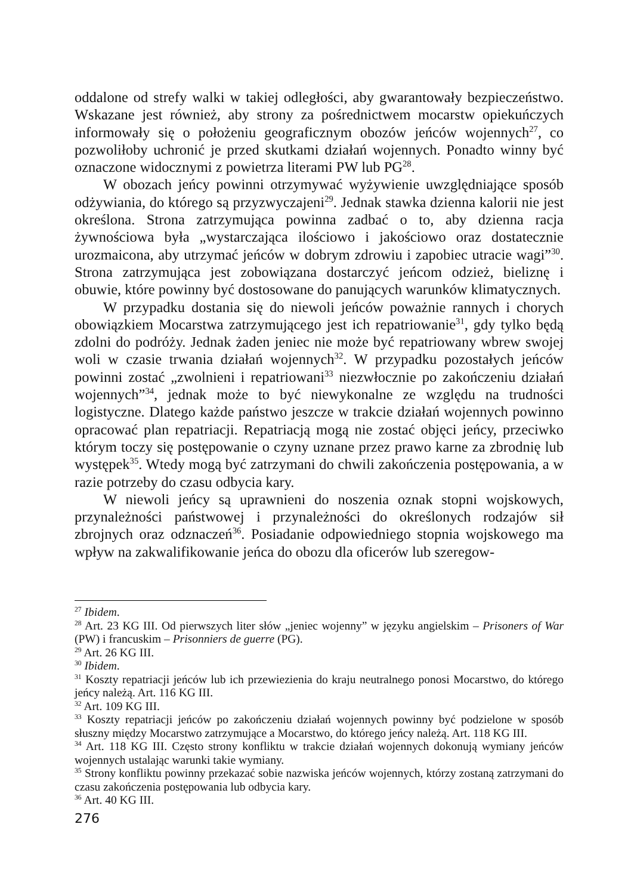oddalone od strefy walki w takiej odległości, aby gwarantowały bezpieczeństwo. Wskazane jest również, aby strony za pośrednictwem mocarstw opiekuńczych informowały się o położeniu geograficznym obozów jeńców wojennych<sup>27</sup>, co pozwoliłoby uchronić je przed skutkami działań wojennych. Ponadto winny być oznaczone widocznymi z powietrza literami PW lub PG<sup>28</sup>.
W obozach jeńcy powinni otrzymywać wyżywienie uwzględniające sposób odżywiania, do którego są przyzwyczajeni<sup>29</sup>. Jednak stawka dzienna kalorii nie jest określona. Strona zatrzymująca powinna zadbać o to, aby dzienna racja żywnościowa była „wystarczająca ilościowo i jakościowo oraz dostatecznie urozmaicona, aby utrzymać jeńców w dobrym zdrowiu i zapobiec utracie wagi”<sup>30</sup>. Strona zatrzymująca jest zobowiązana dostarczyć jeńcom odzież, bieliznę i obuwie, które powinny być dostosowane do panujących warunków klimatycznych.
W przypadku dostania się do niewoli jeńców poważnie rannych i chorych obowiązkiem Mocarstwa zatrzymującego jest ich repatriowanie<sup>31</sup>, gdy tylko będą zdolni do podróży. Jednak żaden jeniec nie może być repatriowany wbrew swojej woli w czasie trwania działań wojennych<sup>32</sup>. W przypadku pozostałych jeńców powinni zostać „zwolnieni i repatriowani<sup>33</sup> niezwłocznie po zakończeniu działań wojennych”<sup>34</sup>, jednak może to być niewykonalne ze względu na trudności logistyczne. Dlatego każde państwo jeszcze w trakcie działań wojennych powinno opracować plan repatriacji. Repatriacją mogą nie zostać objęci jeńcy, przeciwko którym toczy się postępowanie o czyny uznane przez prawo karne za zbrodnię lub występek<sup>35</sup>. Wtedy mogą być zatrzymani do chwili zakończenia postępowania, a w razie potrzeby do czasu odbycia kary.
W niewoli jeńcy są uprawnieni do noszenia oznak stopni wojskowych, przynależności państwowej i przynależności do określonych rodzajów sił zbrojnych oraz odznaczeń<sup>36</sup>. Posiadanie odpowiedniego stopnia wojskowego ma wpływ na zakwalifikowanie jeńca do obozu dla oficerów lub szeregow-
<sup>27</sup> Ibidem.
<sup>28</sup> Art. 23 KG III. Od pierwszych liter słów „jeniec wojenny” w języku angielskim – Prisoners of War (PW) i francuskim – Prisonniers de guerre (PG).
<sup>29</sup> Art. 26 KG III.
<sup>30</sup> Ibidem.
<sup>31</sup> Koszty repatriacji jeńców lub ich przewiezienia do kraju neutralnego ponosi Mocarstwo, do którego jeńcy należą. Art. 116 KG III.
<sup>32</sup> Art. 109 KG III.
<sup>33</sup> Koszty repatriacji jeńców po zakończeniu działań wojennych powinny być podzielone w sposób słuszny między Mocarstwo zatrzymujące a Mocarstwo, do którego jeńcy należą. Art. 118 KG III.
<sup>34</sup> Art. 118 KG III. Często strony konfliktu w trakcie działań wojennych dokonują wymiany jeńców wojennych ustalając warunki takie wymiany.
<sup>35</sup> Strony konfliktu powinny przekazać sobie nazwiska jeńców wojennych, którzy zostaną zatrzymani do czasu zakończenia postępowania lub odbycia kary.
<sup>36</sup> Art. 40 KG III.
276